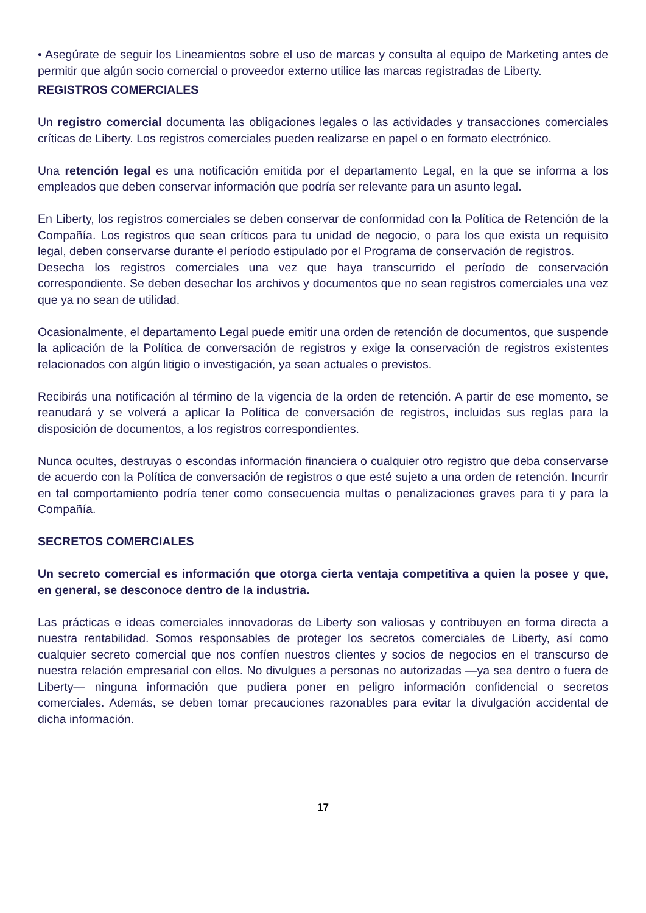• Asegúrate de seguir los Lineamientos sobre el uso de marcas y consulta al equipo de Marketing antes de permitir que algún socio comercial o proveedor externo utilice las marcas registradas de Liberty.
REGISTROS COMERCIALES
Un registro comercial documenta las obligaciones legales o las actividades y transacciones comerciales críticas de Liberty. Los registros comerciales pueden realizarse en papel o en formato electrónico.
Una retención legal es una notificación emitida por el departamento Legal, en la que se informa a los empleados que deben conservar información que podría ser relevante para un asunto legal.
En Liberty, los registros comerciales se deben conservar de conformidad con la Política de Retención de la Compañía. Los registros que sean críticos para tu unidad de negocio, o para los que exista un requisito legal, deben conservarse durante el período estipulado por el Programa de conservación de registros.
Desecha los registros comerciales una vez que haya transcurrido el período de conservación correspondiente. Se deben desechar los archivos y documentos que no sean registros comerciales una vez que ya no sean de utilidad.
Ocasionalmente, el departamento Legal puede emitir una orden de retención de documentos, que suspende la aplicación de la Política de conversación de registros y exige la conservación de registros existentes relacionados con algún litigio o investigación, ya sean actuales o previstos.
Recibirás una notificación al término de la vigencia de la orden de retención. A partir de ese momento, se reanudará y se volverá a aplicar la Política de conversación de registros, incluidas sus reglas para la disposición de documentos, a los registros correspondientes.
Nunca ocultes, destruyas o escondas información financiera o cualquier otro registro que deba conservarse de acuerdo con la Política de conversación de registros o que esté sujeto a una orden de retención. Incurrir en tal comportamiento podría tener como consecuencia multas o penalizaciones graves para ti y para la Compañía.
SECRETOS COMERCIALES
Un secreto comercial es información que otorga cierta ventaja competitiva a quien la posee y que, en general, se desconoce dentro de la industria.
Las prácticas e ideas comerciales innovadoras de Liberty son valiosas y contribuyen en forma directa a nuestra rentabilidad. Somos responsables de proteger los secretos comerciales de Liberty, así como cualquier secreto comercial que nos confíen nuestros clientes y socios de negocios en el transcurso de nuestra relación empresarial con ellos. No divulgues a personas no autorizadas —ya sea dentro o fuera de Liberty— ninguna información que pudiera poner en peligro información confidencial o secretos comerciales. Además, se deben tomar precauciones razonables para evitar la divulgación accidental de dicha información.
17